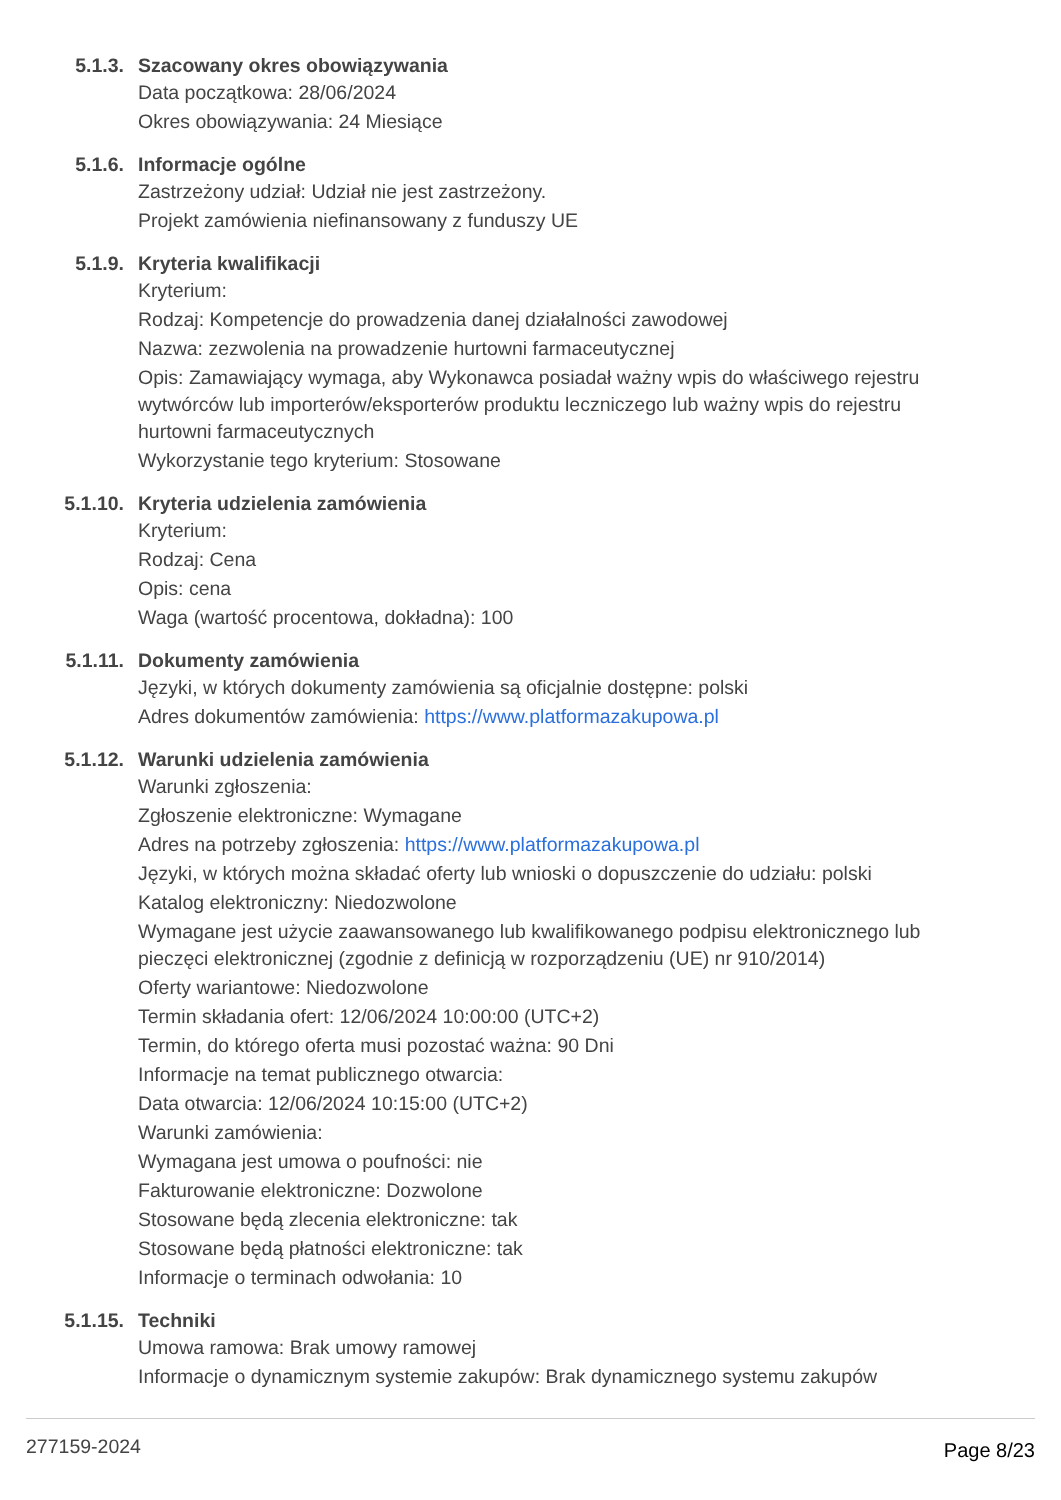5.1.3. Szacowany okres obowiązywania
Data początkowa: 28/06/2024
Okres obowiązywania: 24 Miesiące
5.1.6. Informacje ogólne
Zastrzeżony udział: Udział nie jest zastrzeżony.
Projekt zamówienia niefinansowany z funduszy UE
5.1.9. Kryteria kwalifikacji
Kryterium:
Rodzaj: Kompetencje do prowadzenia danej działalności zawodowej
Nazwa: zezwolenia na prowadzenie hurtowni farmaceutycznej
Opis: Zamawiający wymaga, aby Wykonawca posiadał ważny wpis do właściwego rejestru wytwórców lub importerów/eksporterów produktu leczniczego lub ważny wpis do rejestru hurtowni farmaceutycznych
Wykorzystanie tego kryterium: Stosowane
5.1.10. Kryteria udzielenia zamówienia
Kryterium:
Rodzaj: Cena
Opis: cena
Waga (wartość procentowa, dokładna): 100
5.1.11. Dokumenty zamówienia
Języki, w których dokumenty zamówienia są oficjalnie dostępne: polski
Adres dokumentów zamówienia: https://www.platformazakupowa.pl
5.1.12. Warunki udzielenia zamówienia
Warunki zgłoszenia:
Zgłoszenie elektroniczne: Wymagane
Adres na potrzeby zgłoszenia: https://www.platformazakupowa.pl
Języki, w których można składać oferty lub wnioski o dopuszczenie do udziału: polski
Katalog elektroniczny: Niedozwolone
Wymagane jest użycie zaawansowanego lub kwalifikowanego podpisu elektronicznego lub pieczęci elektronicznej (zgodnie z definicją w rozporządzeniu (UE) nr 910/2014)
Oferty wariantowe: Niedozwolone
Termin składania ofert: 12/06/2024 10:00:00 (UTC+2)
Termin, do którego oferta musi pozostać ważna: 90 Dni
Informacje na temat publicznego otwarcia:
Data otwarcia: 12/06/2024 10:15:00 (UTC+2)
Warunki zamówienia:
Wymagana jest umowa o poufności: nie
Fakturowanie elektroniczne: Dozwolone
Stosowane będą zlecenia elektroniczne: tak
Stosowane będą płatności elektroniczne: tak
Informacje o terminach odwołania: 10
5.1.15. Techniki
Umowa ramowa: Brak umowy ramowej
Informacje o dynamicznym systemie zakupów: Brak dynamicznego systemu zakupów
277159-2024 Page 8/23